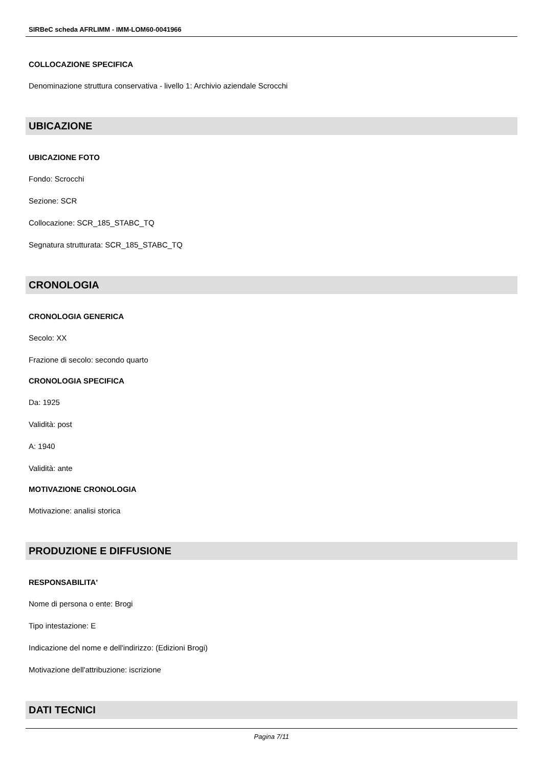SIRBeC scheda AFRLIMM - IMM-LOM60-0041966
COLLOCAZIONE SPECIFICA
Denominazione struttura conservativa - livello 1: Archivio aziendale Scrocchi
UBICAZIONE
UBICAZIONE FOTO
Fondo: Scrocchi
Sezione: SCR
Collocazione: SCR_185_STABC_TQ
Segnatura strutturata: SCR_185_STABC_TQ
CRONOLOGIA
CRONOLOGIA GENERICA
Secolo: XX
Frazione di secolo: secondo quarto
CRONOLOGIA SPECIFICA
Da: 1925
Validità: post
A: 1940
Validità: ante
MOTIVAZIONE CRONOLOGIA
Motivazione: analisi storica
PRODUZIONE E DIFFUSIONE
RESPONSABILITA'
Nome di persona o ente: Brogi
Tipo intestazione: E
Indicazione del nome e dell'indirizzo: (Edizioni Brogi)
Motivazione dell'attribuzione: iscrizione
DATI TECNICI
Pagina 7/11